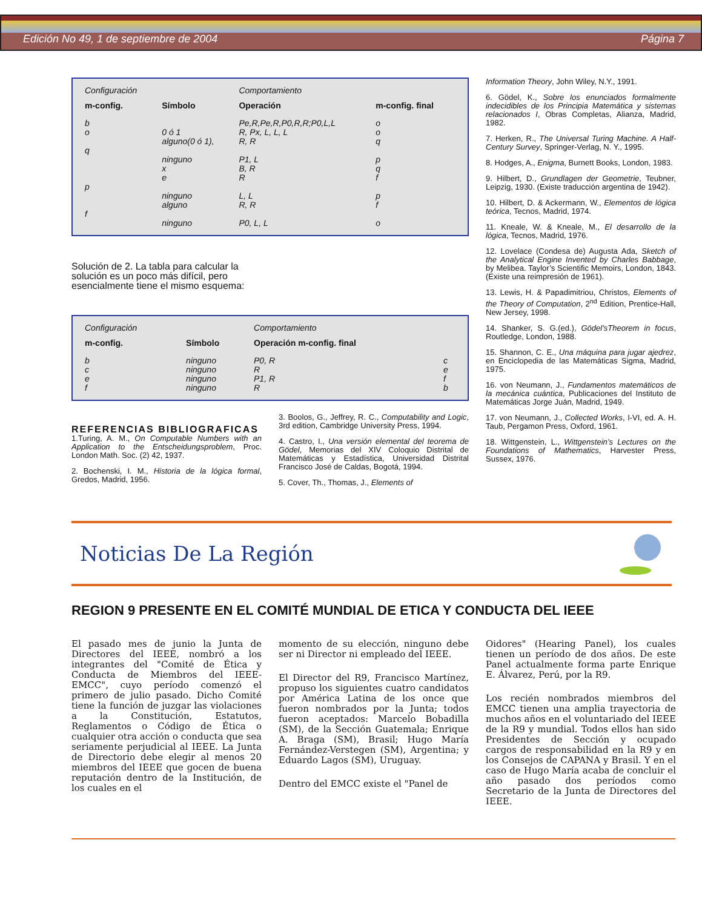Edición No 49, 1 de septiembre de 2004 Página 7
| Configuración | | Comportamiento | |
| m-config. | Símbolo | Operación | m-config. final |
| b | | Pe,R,Pe,R,P0,R,R;P0,L,L | o |
| o | 0 ó 1 | R, Px, L, L, L | o |
| | alguno(0 ó 1), | R, R | q |
| q | | | |
| | ninguno | P1, L | p |
| | x | B, R | q |
| | e | R | f |
| p | | | |
| | ninguno | L, L | p |
| | alguno | R, R | f |
| f | | | |
| | ninguno | P0, L, L | o |
Solución de 2. La tabla para calcular la solución es un poco más difícil, pero esencialmente tiene el mismo esquema:
| Configuración | | Comportamiento | |
| m-config. | Símbolo | Operación m-config. final | |
| b | ninguno | P0, R | c |
| c | ninguno | R | e |
| e | ninguno | P1, R | f |
| f | ninguno | R | b |
REFERENCIAS BIBLIOGRAFICAS
1.Turing, A. M., On Computable Numbers with an Application to the Entscheidungsproblem, Proc. London Math. Soc. (2) 42, 1937.
2. Bochenski, I. M., Historia de la lógica formal, Gredos, Madrid, 1956.
3. Boolos, G., Jeffrey, R. C., Computability and Logic, 3rd edition, Cambridge University Press, 1994.
4. Castro, I., Una versión elemental del teorema de Gödel, Memorias del XIV Coloquio Distrital de Matemáticas y Estadística, Universidad Distrital Francisco José de Caldas, Bogotá, 1994.
5. Cover, Th., Thomas, J., Elements of
Information Theory, John Wiley, N.Y., 1991.
6. Gödel, K., Sobre los enunciados formalmente indecidibles de los Principia Matemática y sistemas relacionados I, Obras Completas, Alianza, Madrid, 1982.
7. Herken, R., The Universal Turing Machine. A Half-Century Survey, Springer-Verlag, N. Y., 1995.
8. Hodges, A., Enigma, Burnett Books, London, 1983.
9. Hilbert, D., Grundlagen der Geometrie, Teubner, Leipzig, 1930. (Existe traducción argentina de 1942).
10. Hilbert, D. & Ackermann, W., Elementos de lógica teórica, Tecnos, Madrid, 1974.
11. Kneale, W. & Kneale, M., El desarrollo de la lógica, Tecnos, Madrid, 1976.
12. Lovelace (Condesa de) Augusta Ada, Sketch of the Analytical Engine Invented by Charles Babbage, by Melibea. Taylor’s Scientific Memoirs, London, 1843. (Existe una reimpresión de 1961).
13. Lewis, H. & Papadimitriou, Christos, Elements of the Theory of Computation, 2<sup>nd</sup> Edition, Prentice-Hall, New Jersey, 1998.
14. Shanker, S. G.(ed.), Gödel’sTheorem in focus, Routledge, London, 1988.
15. Shannon, C. E., Una máquina para jugar ajedrez, en Enciclopedia de las Matemáticas Sigma, Madrid, 1975.
16. von Neumann, J., Fundamentos matemáticos de la mecánica cuántica, Publicaciones del Instituto de Matemáticas Jorge Juán, Madrid, 1949.
17. von Neumann, J., Collected Works, I-VI, ed. A. H. Taub, Pergamon Press, Oxford, 1961.
18. Wittgenstein, L., Wittgenstein’s Lectures on the Foundations of Mathematics, Harvester Press, Sussex, 1976.
Noticias De La Región
REGION 9 PRESENTE EN EL COMITÉ MUNDIAL DE ETICA Y CONDUCTA DEL IEEE
El pasado mes de junio la Junta de Directores del IEEE, nombró a los integrantes del "Comité de Ética y Conducta de Miembros del IEEE-EMCC", cuyo período comenzó el primero de julio pasado. Dicho Comité tiene la función de juzgar las violaciones a la Constitución, Estatutos, Reglamentos o Código de Ética o cualquier otra acción o conducta que sea seriamente perjudicial al IEEE. La Junta de Directorio debe elegir al menos 20 miembros del IEEE que gocen de buena reputación dentro de la Institución, de los cuales en el
momento de su elección, ninguno debe ser ni Director ni empleado del IEEE.
El Director del R9, Francisco Martínez, propuso los siguientes cuatro candidatos por América Latina de los once que fueron nombrados por la Junta; todos fueron aceptados: Marcelo Bobadilla (SM), de la Sección Guatemala; Enrique A. Braga (SM), Brasil; Hugo María Fernández-Verstegen (SM), Argentina; y Eduardo Lagos (SM), Uruguay.
Dentro del EMCC existe el "Panel de
Oidores" (Hearing Panel), los cuales tienen un período de dos años. De este Panel actualmente forma parte Enrique E. Álvarez, Perú, por la R9.
Los recién nombrados miembros del EMCC tienen una amplia trayectoria de muchos años en el voluntariado del IEEE de la R9 y mundial. Todos ellos han sido Presidentes de Sección y ocupado cargos de responsabilidad en la R9 y en los Consejos de CAPANA y Brasil. Y en el caso de Hugo María acaba de concluir el año pasado dos períodos como Secretario de la Junta de Directores del IEEE.